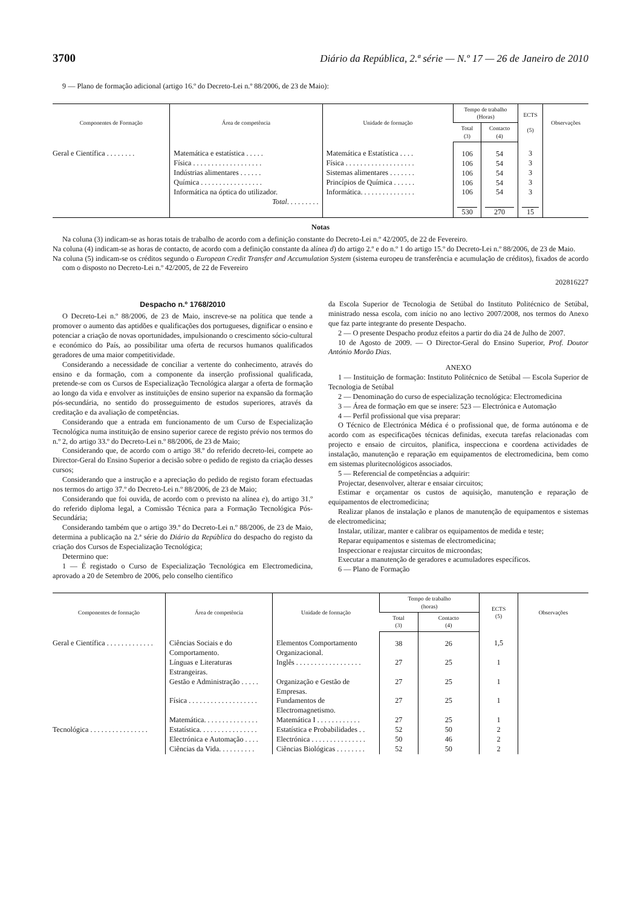3700 Diário da República, 2.ª série — N.º 17 — 26 de Janeiro de 2010
9 — Plano de formação adicional (artigo 16.º do Decreto-Lei n.º 88/2006, de 23 de Maio):
| Componentes de Formação | Área de competência | Unidade de formação | Tempo de trabalho (Horas) | | ECTS (5) | Observações |
| --- | --- | --- | --- | --- | --- | --- |
| | | | Total (3) | Contacto (4) | | |
| Geral e Científica . . . . . . . . | Matemática e estatística . . . . . Física . . . . . . . . . . . . . . . . . . . Indústrias alimentares . . . . . . Química . . . . . . . . . . . . . . . . . Informática na óptica do utilizador. Total . . . . . . . . . | Matemática e Estatística . . . . Física . . . . . . . . . . . . . . . . . . . Sistemas alimentares . . . . . . . Princípios de Química . . . . . . Informática. . . . . . . . . . . . . . . | 106 106 106 106 106 530 | 54 54 54 54 54 270 | 3 3 3 3 3 15 | |
Notas
Na coluna (3) indicam-se as horas totais de trabalho de acordo com a definição constante do Decreto-Lei n.º 42/2005, de 22 de Fevereiro.
Na coluna (4) indicam-se as horas de contacto, de acordo com a definição constante da alínea d) do artigo 2.º e do n.º 1 do artigo 15.º do Decreto-Lei n.º 88/2006, de 23 de Maio.
Na coluna (5) indicam-se os créditos segundo o European Credit Transfer and Accumulation System (sistema europeu de transferência e acumulação de créditos), fixados de acordo com o disposto no Decreto-Lei n.º 42/2005, de 22 de Fevereiro
202816227
Despacho n.º 1768/2010
O Decreto-Lei n.º 88/2006, de 23 de Maio, inscreve-se na política que tende a promover o aumento das aptidões e qualificações dos portugueses, dignificar o ensino e potenciar a criação de novas oportunidades, impulsionando o crescimento sócio-cultural e económico do País, ao possibilitar uma oferta de recursos humanos qualificados geradores de uma maior competitividade.
Considerando a necessidade de conciliar a vertente do conhecimento, através do ensino e da formação, com a componente da inserção profissional qualificada, pretende-se com os Cursos de Especialização Tecnológica alargar a oferta de formação ao longo da vida e envolver as instituições de ensino superior na expansão da formação pós-secundária, no sentido do prosseguimento de estudos superiores, através da creditação e da avaliação de competências.
Considerando que a entrada em funcionamento de um Curso de Especialização Tecnológica numa instituição de ensino superior carece de registo prévio nos termos do n.º 2, do artigo 33.º do Decreto-Lei n.º 88/2006, de 23 de Maio;
Considerando que, de acordo com o artigo 38.º do referido decreto-lei, compete ao Director-Geral do Ensino Superior a decisão sobre o pedido de registo da criação desses cursos;
Considerando que a instrução e a apreciação do pedido de registo foram efectuadas nos termos do artigo 37.º do Decreto-Lei n.º 88/2006, de 23 de Maio;
Considerando que foi ouvida, de acordo com o previsto na alínea e), do artigo 31.º do referido diploma legal, a Comissão Técnica para a Formação Tecnológica Pós-Secundária;
Considerando também que o artigo 39.º do Decreto-Lei n.º 88/2006, de 23 de Maio, determina a publicação na 2.ª série do Diário da República do despacho do registo da criação dos Cursos de Especialização Tecnológica;
Determino que:
1 — É registado o Curso de Especialização Tecnológica em Electromedicina, aprovado a 20 de Setembro de 2006, pelo conselho científico
da Escola Superior de Tecnologia de Setúbal do Instituto Politécnico de Setúbal, ministrado nessa escola, com início no ano lectivo 2007/2008, nos termos do Anexo que faz parte integrante do presente Despacho.
2 — O presente Despacho produz efeitos a partir do dia 24 de Julho de 2007.
10 de Agosto de 2009. — O Director-Geral do Ensino Superior, Prof. Doutor António Morão Dias.
ANEXO
1 — Instituição de formação: Instituto Politécnico de Setúbal — Escola Superior de Tecnologia de Setúbal
2 — Denominação do curso de especialização tecnológica: Electromedicina
3 — Área de formação em que se insere: 523 — Electrónica e Automação
4 — Perfil profissional que visa preparar:
O Técnico de Electrónica Médica é o profissional que, de forma autónoma e de acordo com as especificações técnicas definidas, executa tarefas relacionadas com projecto e ensaio de circuitos, planifica, inspecciona e coordena actividades de instalação, manutenção e reparação em equipamentos de electromedicina, bem como em sistemas pluritecnológicos associados.
5 — Referencial de competências a adquirir:
Projectar, desenvolver, alterar e ensaiar circuitos;
Estimar e orçamentar os custos de aquisição, manutenção e reparação de equipamentos de electromedicina;
Realizar planos de instalação e planos de manutenção de equipamentos e sistemas de electromedicina;
Instalar, utilizar, manter e calibrar os equipamentos de medida e teste;
Reparar equipamentos e sistemas de electromedicina;
Inspeccionar e reajustar circuitos de microondas;
Executar a manutenção de geradores e acumuladores específicos.
6 — Plano de Formação
| Componentes de formação | Área de competência | Unidade de formação | Tempo de trabalho (horas) | | ECTS (5) | Observações |
| --- | --- | --- | --- | --- | --- | --- |
| | | | Total (3) | Contacto (4) | | |
| Geral e Científica . . . . . . . . . . . . . | Ciências Sociais e do Comportamento. | Elementos Comportamento Organizacional. | 38 | 26 | 1,5 | |
| | Línguas e Literaturas Estrangeiras. | Inglês . . . . . . . . . . . . . . . . . . | 27 | 25 | 1 | |
| | Gestão e Administração . . . . . | Organização e Gestão de Empresas. | 27 | 25 | 1 | |
| | Física . . . . . . . . . . . . . . . . . . . | Fundamentos de Electromagnetismo. | 27 | 25 | 1 | |
| | Matemática. . . . . . . . . . . . . . . | Matemática I . . . . . . . . . . . . | 27 | 25 | 1 | |
| Tecnológica . . . . . . . . . . . . . . . . | Estatística. . . . . . . . . . . . . . . . | Estatística e Probabilidades . . | 52 | 50 | 2 | |
| | Electrónica e Automação . . . . | Electrónica . . . . . . . . . . . . . . . | 50 | 46 | 2 | |
| | Ciências da Vida. . . . . . . . . . | Ciências Biológicas . . . . . . . . | 52 | 50 | 2 | |